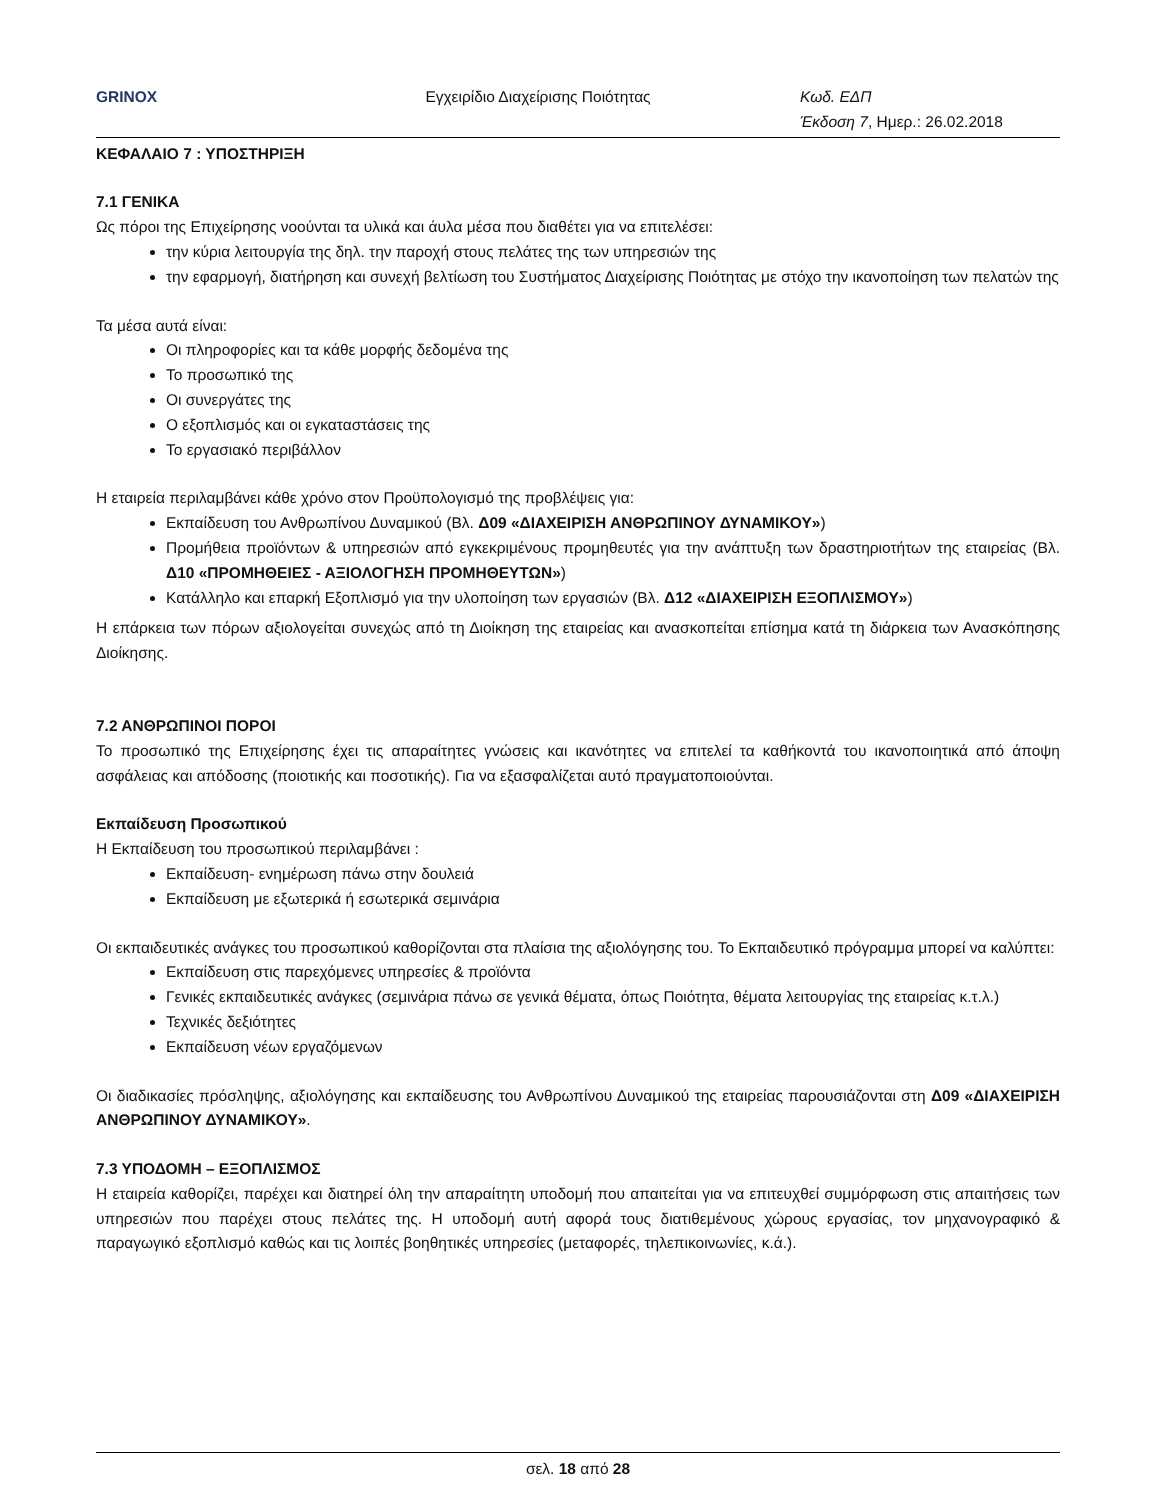GRINOX Εγχειρίδιο Διαχείρισης Ποιότητας
Κωδ. ΕΔΠ
Έκδοση 7, Ημερ.: 26.02.2018
ΚΕΦΑΛΑΙΟ 7 : ΥΠΟΣΤΗΡΙΞΗ
7.1 ΓΕΝΙΚΑ
Ως πόροι της Επιχείρησης νοούνται τα υλικά και άυλα μέσα που διαθέτει για να επιτελέσει:
την κύρια λειτουργία της δηλ. την παροχή στους πελάτες της των υπηρεσιών της
την εφαρμογή, διατήρηση και συνεχή βελτίωση του Συστήματος Διαχείρισης Ποιότητας με στόχο την ικανοποίηση των πελατών της
Τα μέσα αυτά είναι:
Οι πληροφορίες και τα κάθε μορφής δεδομένα της
Το προσωπικό της
Οι συνεργάτες της
Ο εξοπλισμός και οι εγκαταστάσεις της
Το εργασιακό περιβάλλον
Η εταιρεία περιλαμβάνει κάθε χρόνο στον Προϋπολογισμό της προβλέψεις για:
Εκπαίδευση του Ανθρωπίνου Δυναμικού (Βλ. Δ09 «ΔΙΑΧΕΙΡΙΣΗ ΑΝΘΡΩΠΙΝΟΥ ΔΥΝΑΜΙΚΟΥ»)
Προμήθεια προϊόντων & υπηρεσιών από εγκεκριμένους προμηθευτές για την ανάπτυξη των δραστηριοτήτων της εταιρείας (Βλ. Δ10 «ΠΡΟΜΗΘΕΙΕΣ - ΑΞΙΟΛΟΓΗΣΗ ΠΡΟΜΗΘΕΥΤΩΝ»)
Κατάλληλο και επαρκή Εξοπλισμό για την υλοποίηση των εργασιών (Βλ. Δ12 «ΔΙΑΧΕΙΡΙΣΗ ΕΞΟΠΛΙΣΜΟΥ»)
Η επάρκεια των πόρων αξιολογείται συνεχώς από τη Διοίκηση της εταιρείας και ανασκοπείται επίσημα κατά τη διάρκεια των Ανασκόπησης Διοίκησης.
7.2 ΑΝΘΡΩΠΙΝΟΙ ΠΟΡΟΙ
Το προσωπικό της Επιχείρησης έχει τις απαραίτητες γνώσεις και ικανότητες να επιτελεί τα καθήκοντά του ικανοποιητικά από άποψη ασφάλειας και απόδοσης (ποιοτικής και ποσοτικής). Για να εξασφαλίζεται αυτό πραγματοποιούνται.
Εκπαίδευση Προσωπικού
Η Εκπαίδευση του προσωπικού περιλαμβάνει :
Εκπαίδευση- ενημέρωση πάνω στην δουλειά
Εκπαίδευση με εξωτερικά ή εσωτερικά σεμινάρια
Οι εκπαιδευτικές ανάγκες του προσωπικού καθορίζονται στα πλαίσια της αξιολόγησης του. Το Εκπαιδευτικό πρόγραμμα μπορεί να καλύπτει:
Εκπαίδευση στις παρεχόμενες υπηρεσίες & προϊόντα
Γενικές εκπαιδευτικές ανάγκες (σεμινάρια πάνω σε γενικά θέματα, όπως Ποιότητα, θέματα λειτουργίας της εταιρείας κ.τ.λ.)
Τεχνικές δεξιότητες
Εκπαίδευση νέων εργαζόμενων
Οι διαδικασίες πρόσληψης, αξιολόγησης και εκπαίδευσης του Ανθρωπίνου Δυναμικού της εταιρείας παρουσιάζονται στη Δ09 «ΔΙΑΧΕΙΡΙΣΗ ΑΝΘΡΩΠΙΝΟΥ ΔΥΝΑΜΙΚΟΥ».
7.3 ΥΠΟΔΟΜΗ – ΕΞΟΠΛΙΣΜΟΣ
Η εταιρεία καθορίζει, παρέχει και διατηρεί όλη την απαραίτητη υποδομή που απαιτείται για να επιτευχθεί συμμόρφωση στις απαιτήσεις των υπηρεσιών που παρέχει στους πελάτες της. Η υποδομή αυτή αφορά τους διατιθεμένους χώρους εργασίας, τον μηχανογραφικό & παραγωγικό εξοπλισμό καθώς και τις λοιπές βοηθητικές υπηρεσίες (μεταφορές, τηλεπικοινωνίες, κ.ά.).
σελ. 18 από 28